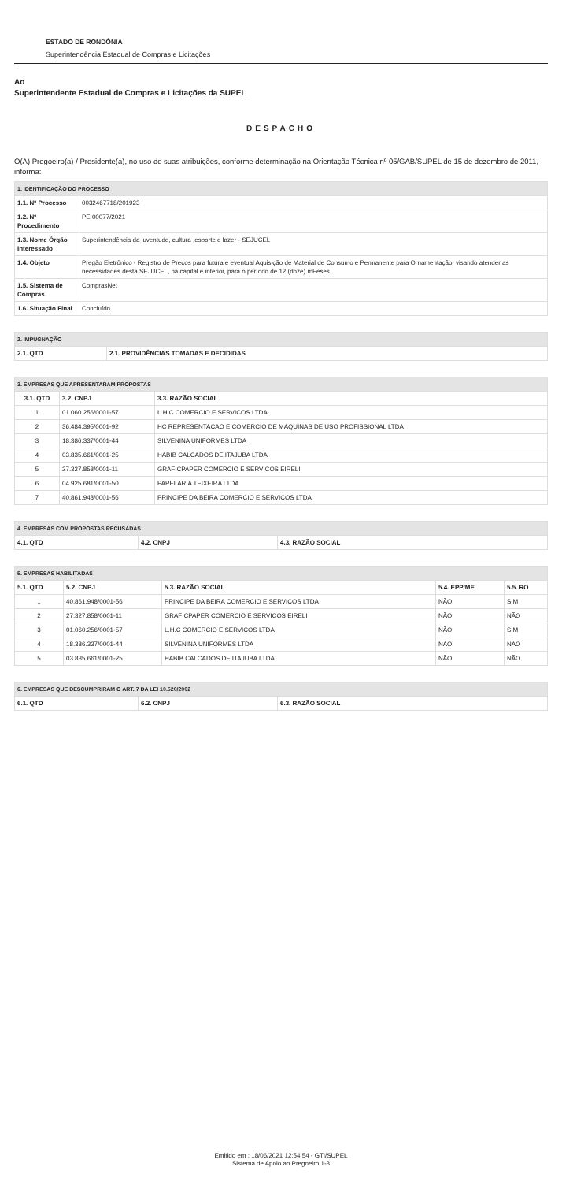ESTADO DE RONDÔNIA
Superintendência Estadual de Compras e Licitações
Ao
Superintendente Estadual de Compras e Licitações da SUPEL
DESPACHO
O(A) Pregoeiro(a) / Presidente(a), no uso de suas atribuições, conforme determinação na Orientação Técnica nº 05/GAB/SUPEL de 15 de dezembro de 2011, informa:
| 1. IDENTIFICAÇÃO DO PROCESSO | |
| --- | --- |
| 1.1. Nº Processo | 0032467718/201923 |
| 1.2. Nº Procedimento | PE 00077/2021 |
| 1.3. Nome Órgão Interessado | Superintendência da juventude, cultura ,esporte e lazer - SEJUCEL |
| 1.4. Objeto | Pregão Eletrônico - Registro de Preços para futura e eventual Aquisição de Material de Consumo e Permanente para Ornamentação, visando atender as necessidades desta SEJUCEL, na capital e interior, para o período de 12 (doze) mFeses. |
| 1.5. Sistema de Compras | ComprasNet |
| 1.6. Situação Final | Concluído |
| 2. IMPUGNAÇÃO | |
| --- | --- |
| 2.1. QTD | 2.1. PROVIDÊNCIAS TOMADAS E DECIDIDAS |
| 3. EMPRESAS QUE APRESENTARAM PROPOSTAS | | |
| --- | --- | --- |
| 3.1. QTD | 3.2. CNPJ | 3.3. RAZÃO SOCIAL |
| 1 | 01.060.256/0001-57 | L.H.C COMERCIO E SERVICOS LTDA |
| 2 | 36.484.395/0001-92 | HC REPRESENTACAO E COMERCIO DE MAQUINAS DE USO PROFISSIONAL LTDA |
| 3 | 18.386.337/0001-44 | SILVENINA UNIFORMES LTDA |
| 4 | 03.835.661/0001-25 | HABIB CALCADOS DE ITAJUBA LTDA |
| 5 | 27.327.858/0001-11 | GRAFICPAPER COMERCIO E SERVICOS EIRELI |
| 6 | 04.925.681/0001-50 | PAPELARIA TEIXEIRA LTDA |
| 7 | 40.861.948/0001-56 | PRINCIPE DA BEIRA COMERCIO E SERVICOS LTDA |
| 4. EMPRESAS COM PROPOSTAS RECUSADAS | | |
| --- | --- | --- |
| 4.1. QTD | 4.2. CNPJ | 4.3. RAZÃO SOCIAL |
| 5. EMPRESAS HABILITADAS | | | | |
| --- | --- | --- | --- | --- |
| 5.1. QTD | 5.2. CNPJ | 5.3. RAZÃO SOCIAL | 5.4. EPP/ME | 5.5. RO |
| 1 | 40.861.948/0001-56 | PRINCIPE DA BEIRA COMERCIO E SERVICOS LTDA | NÃO | SIM |
| 2 | 27.327.858/0001-11 | GRAFICPAPER COMERCIO E SERVICOS EIRELI | NÃO | NÃO |
| 3 | 01.060.256/0001-57 | L.H.C COMERCIO E SERVICOS LTDA | NÃO | SIM |
| 4 | 18.386.337/0001-44 | SILVENINA UNIFORMES LTDA | NÃO | NÃO |
| 5 | 03.835.661/0001-25 | HABIB CALCADOS DE ITAJUBA LTDA | NÃO | NÃO |
| 6. EMPRESAS QUE DESCUMPRIRAM O ART. 7 DA LEI 10.520/2002 | | |
| --- | --- | --- |
| 6.1. QTD | 6.2. CNPJ | 6.3. RAZÃO SOCIAL |
Emitido em : 18/06/2021 12:54:54 - GTI/SUPEL
Sistema de Apoio ao Pregoeiro 1-3